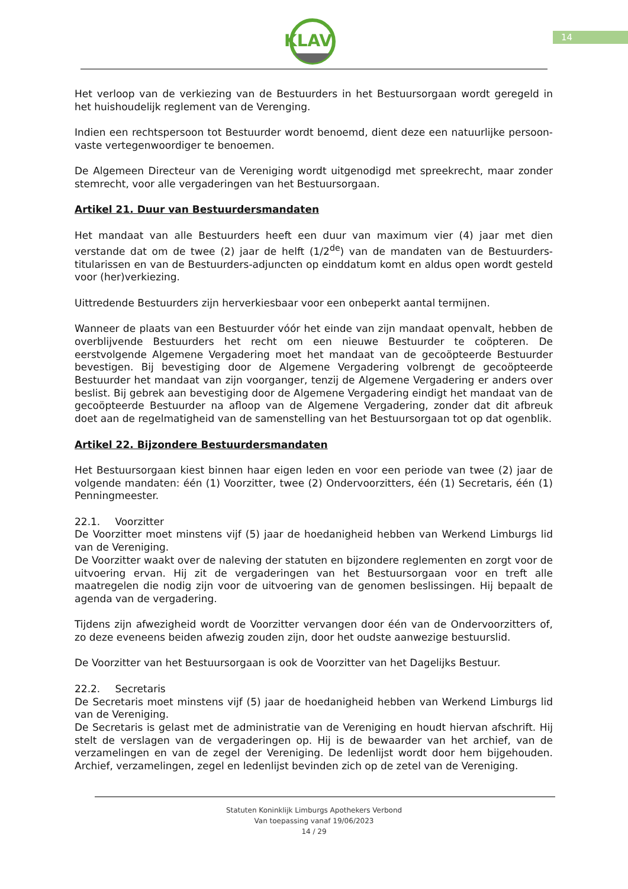KLAV
14
Het verloop van de verkiezing van de Bestuurders in het Bestuursorgaan wordt geregeld in het huishoudelijk reglement van de Verenging.
Indien een rechtspersoon tot Bestuurder wordt benoemd, dient deze een natuurlijke persoon-vaste vertegenwoordiger te benoemen.
De Algemeen Directeur van de Vereniging wordt uitgenodigd met spreekrecht, maar zonder stemrecht, voor alle vergaderingen van het Bestuursorgaan.
Artikel 21. Duur van Bestuurdersmandaten
Het mandaat van alle Bestuurders heeft een duur van maximum vier (4) jaar met dien verstande dat om de twee (2) jaar de helft (1/2<sup>de</sup>) van de mandaten van de Bestuurders-titularissen en van de Bestuurders-adjuncten op einddatum komt en aldus open wordt gesteld voor (her)verkiezing.
Uittredende Bestuurders zijn herverkiesbaar voor een onbeperkt aantal termijnen.
Wanneer de plaats van een Bestuurder vóór het einde van zijn mandaat openvalt, hebben de overblijvende Bestuurders het recht om een nieuwe Bestuurder te coöpteren. De eerstvolgende Algemene Vergadering moet het mandaat van de gecoöpteerde Bestuurder bevestigen. Bij bevestiging door de Algemene Vergadering volbrengt de gecoöpteerde Bestuurder het mandaat van zijn voorganger, tenzij de Algemene Vergadering er anders over beslist. Bij gebrek aan bevestiging door de Algemene Vergadering eindigt het mandaat van de gecoöpteerde Bestuurder na afloop van de Algemene Vergadering, zonder dat dit afbreuk doet aan de regelmatigheid van de samenstelling van het Bestuursorgaan tot op dat ogenblik.
Artikel 22. Bijzondere Bestuurdersmandaten
Het Bestuursorgaan kiest binnen haar eigen leden en voor een periode van twee (2) jaar de volgende mandaten: één (1) Voorzitter, twee (2) Ondervoorzitters, één (1) Secretaris, één (1) Penningmeester.
22.1. Voorzitter
De Voorzitter moet minstens vijf (5) jaar de hoedanigheid hebben van Werkend Limburgs lid van de Vereniging.
De Voorzitter waakt over de naleving der statuten en bijzondere reglementen en zorgt voor de uitvoering ervan. Hij zit de vergaderingen van het Bestuursorgaan voor en treft alle maatregelen die nodig zijn voor de uitvoering van de genomen beslissingen. Hij bepaalt de agenda van de vergadering.
Tijdens zijn afwezigheid wordt de Voorzitter vervangen door één van de Ondervoorzitters of, zo deze eveneens beiden afwezig zouden zijn, door het oudste aanwezige bestuurslid.
De Voorzitter van het Bestuursorgaan is ook de Voorzitter van het Dagelijks Bestuur.
22.2. Secretaris
De Secretaris moet minstens vijf (5) jaar de hoedanigheid hebben van Werkend Limburgs lid van de Vereniging.
De Secretaris is gelast met de administratie van de Vereniging en houdt hiervan afschrift. Hij stelt de verslagen van de vergaderingen op. Hij is de bewaarder van het archief, van de verzamelingen en van de zegel der Vereniging. De ledenlijst wordt door hem bijgehouden. Archief, verzamelingen, zegel en ledenlijst bevinden zich op de zetel van de Vereniging.
Statuten Koninklijk Limburgs Apothekers Verbond
Van toepassing vanaf 19/06/2023
14 / 29